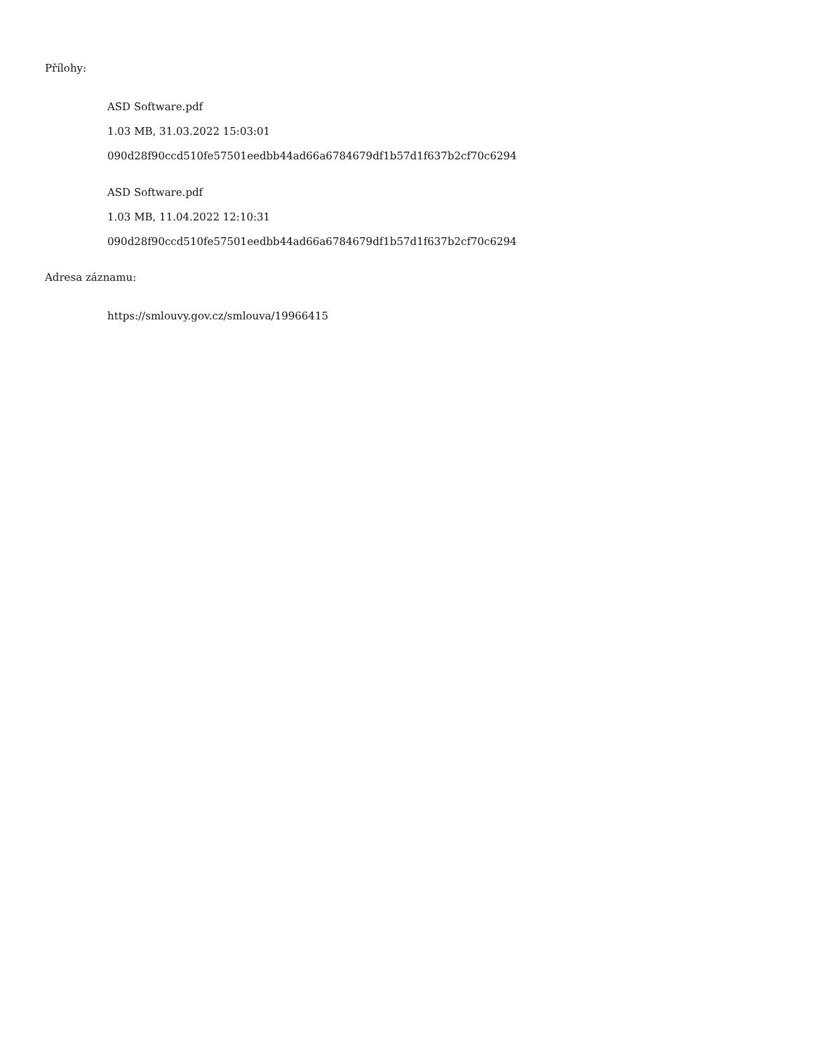Přílohy:
ASD Software.pdf
1.03 MB, 31.03.2022 15:03:01
090d28f90ccd510fe57501eedbb44ad66a6784679df1b57d1f637b2cf70c6294
ASD Software.pdf
1.03 MB, 11.04.2022 12:10:31
090d28f90ccd510fe57501eedbb44ad66a6784679df1b57d1f637b2cf70c6294
Adresa záznamu:
https://smlouvy.gov.cz/smlouva/19966415